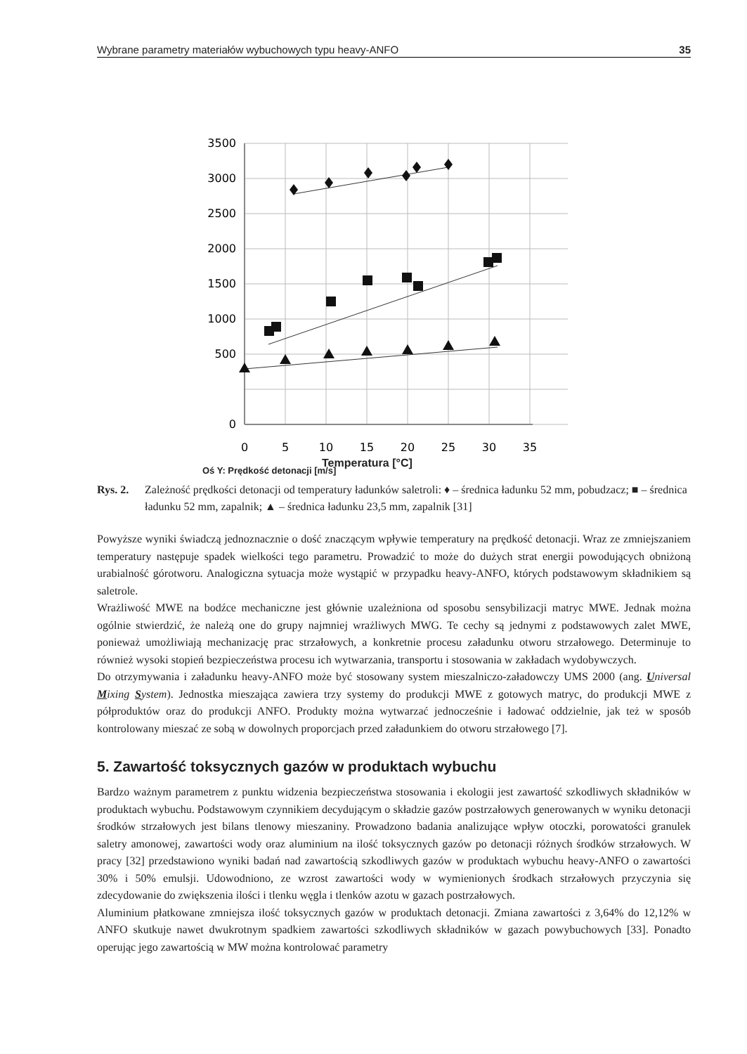Wybrane parametry materiałów wybuchowych typu heavy-ANFO 35
3500
3000
2500
2000
1500
1000
500
0
0
5
10
15
20
25
30
35
Temperatura [°C]
Oś Y: Prędkość detonacji [m/s]
Rys. 2. Zależność prędkości detonacji od temperatury ładunków saletroli: ♦ – średnica ładunku 52 mm, pobudzacz; ■ – średnica ładunku 52 mm, zapalnik; ▲ – średnica ładunku 23,5 mm, zapalnik [31]
Powyższe wyniki świadczą jednoznacznie o dość znaczącym wpływie temperatury na prędkość detonacji. Wraz ze zmniejszaniem temperatury następuje spadek wielkości tego parametru. Prowadzić to może do dużych strat energii powodujących obniżoną urabialność górotworu. Analogiczna sytuacja może wystąpić w przypadku heavy-ANFO, których podstawowym składnikiem są saletrole.
Wrażliwość MWE na bodźce mechaniczne jest głównie uzależniona od sposobu sensybilizacji matryc MWE. Jednak można ogólnie stwierdzić, że należą one do grupy najmniej wrażliwych MWG. Te cechy są jednymi z podstawowych zalet MWE, ponieważ umożliwiają mechanizację prac strzałowych, a konkretnie procesu załadunku otworu strzałowego. Determinuje to również wysoki stopień bezpieczeństwa procesu ich wytwarzania, transportu i stosowania w zakładach wydobywczych.
Do otrzymywania i załadunku heavy-ANFO może być stosowany system mieszalniczo-załadowczy UMS 2000 (ang. Universal Mixing System). Jednostka mieszająca zawiera trzy systemy do produkcji MWE z gotowych matryc, do produkcji MWE z półproduktów oraz do produkcji ANFO. Produkty można wytwarzać jednocześnie i ładować oddzielnie, jak też w sposób kontrolowany mieszać ze sobą w dowolnych proporcjach przed załadunkiem do otworu strzałowego [7].
5. Zawartość toksycznych gazów w produktach wybuchu
Bardzo ważnym parametrem z punktu widzenia bezpieczeństwa stosowania i ekologii jest zawartość szkodliwych składników w produktach wybuchu. Podstawowym czynnikiem decydującym o składzie gazów postrzałowych generowanych w wyniku detonacji środków strzałowych jest bilans tlenowy mieszaniny. Prowadzono badania analizujące wpływ otoczki, porowatości granulek saletry amonowej, zawartości wody oraz aluminium na ilość toksycznych gazów po detonacji różnych środków strzałowych. W pracy [32] przedstawiono wyniki badań nad zawartością szkodliwych gazów w produktach wybuchu heavy-ANFO o zawartości 30% i 50% emulsji. Udowodniono, ze wzrost zawartości wody w wymienionych środkach strzałowych przyczynia się zdecydowanie do zwiększenia ilości i tlenku węgla i tlenków azotu w gazach postrzałowych.
Aluminium płatkowane zmniejsza ilość toksycznych gazów w produktach detonacji. Zmiana zawartości z 3,64% do 12,12% w ANFO skutkuje nawet dwukrotnym spadkiem zawartości szkodliwych składników w gazach powybuchowych [33]. Ponadto operując jego zawartością w MW można kontrolować parametry